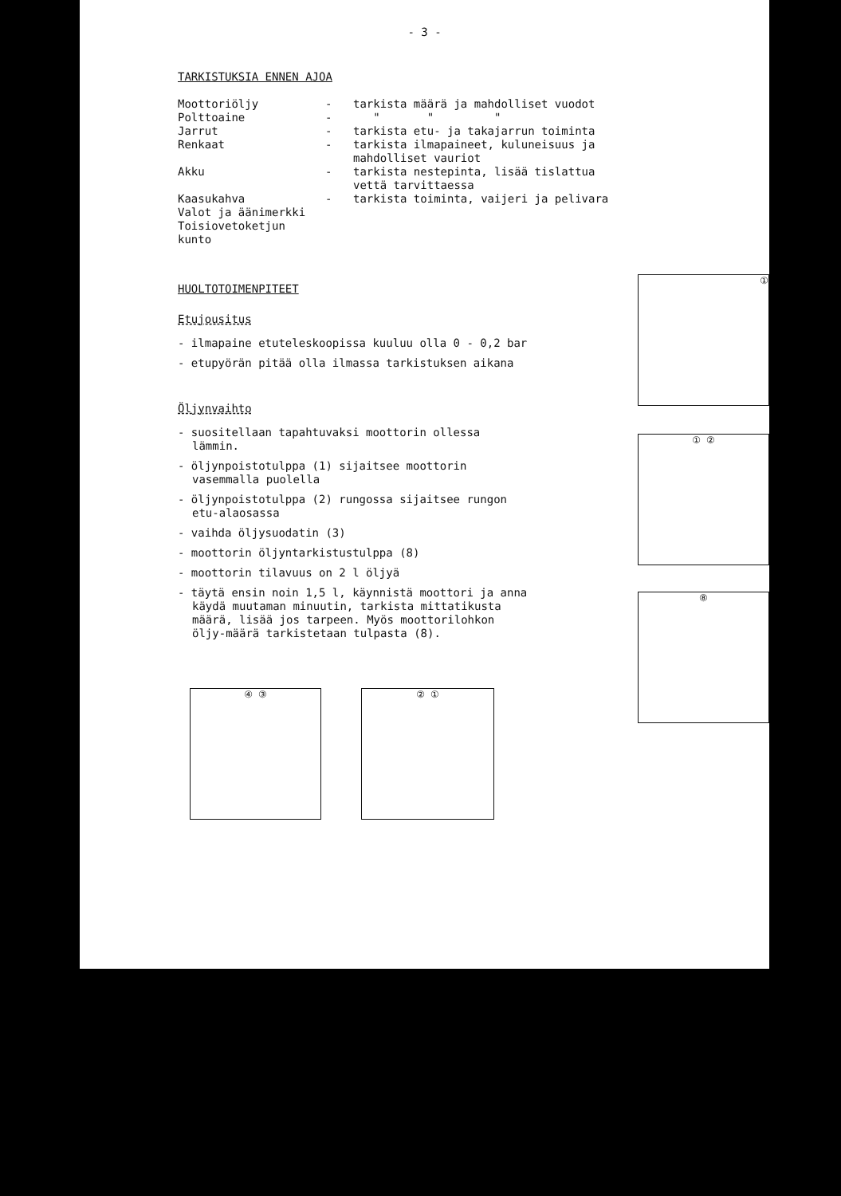- 3 -
TARKISTUKSIA ENNEN AJOA
| Moottoriöljy | - | tarkista määrä ja mahdolliset vuodot |
| Polttoaine | - | " " " |
| Jarrut | - | tarkista etu- ja takajarrun toiminta |
| Renkaat | - | tarkista ilmapaineet, kuluneisuus ja mahdolliset vauriot |
| Akku | - | tarkista nestepinta, lisää tislattua vettä tarvittaessa |
| Kaasukahva | - | tarkista toiminta, vaijeri ja pelivara |
| Valot ja äänimerkki | | |
| Toisiovetoketjun kunto | | |
HUOLTOTOIMENPITEET
Etujousitus
- ilmapaine etuteleskoopissa kuuluu olla 0 - 0,2 bar
- etupyörän pitää olla ilmassa tarkistuksen aikana
Öljynvaihto
- suositellaan tapahtuvaksi moottorin ollessa lämmin.
- öljynpoistotulppa (1) sijaitsee moottorin vasemmalla puolella
- öljynpoistotulppa (2) rungossa sijaitsee rungon etu-alaosassa
- vaihda öljysuodatin (3)
- moottorin öljyntarkistustulppa (8)
- moottorin tilavuus on 2 l öljyä
- täytä ensin noin 1,5 l, käynnistä moottori ja anna käydä muutaman minuutin, tarkista mittatikusta määrä, lisää jos tarpeen. Myös moottorilohkon öljy-määrä tarkistetaan tulpasta (8).
④ ③ ② ①
①
① ②
⑧